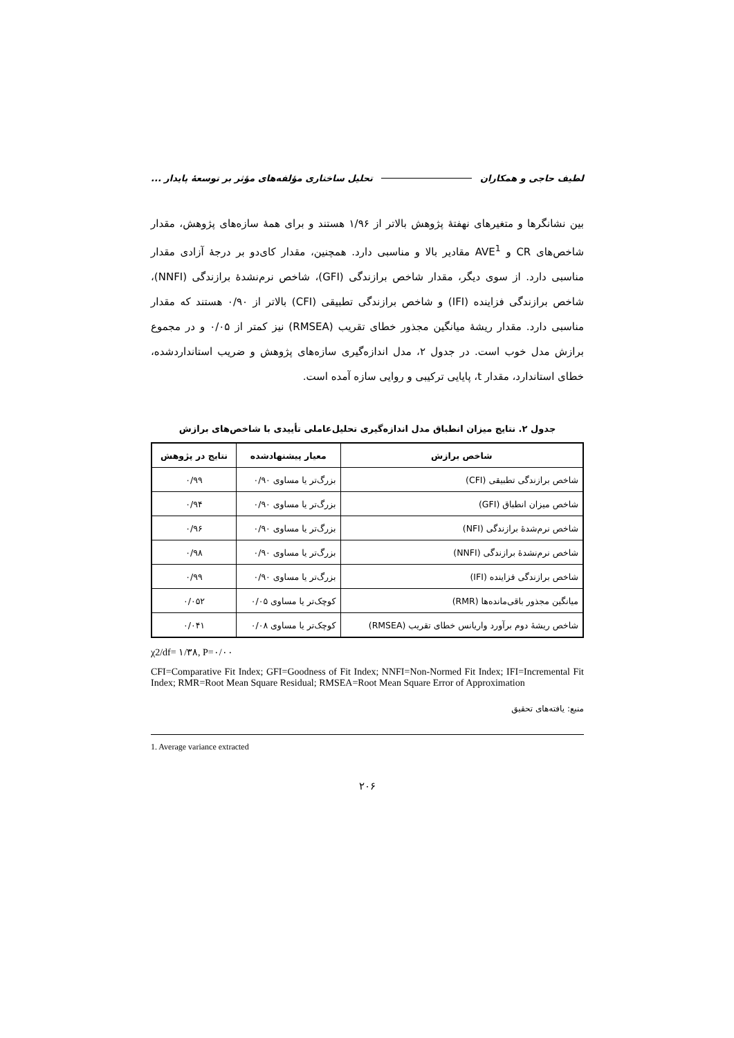لطیف حاجی و همکاران تحلیل ساختاری مؤلفه‌های مؤثر بر توسعهٔ پایدار ...
بین نشانگرها و متغیرهای نهفتهٔ پژوهش بالاتر از ۱/۹۶ هستند و برای همهٔ سازه‌های پژوهش، مقدار شاخص‌های CR و AVE<sup>1</sup> مقادیر بالا و مناسبی دارد. همچنین، مقدار کای‌دو بر درجهٔ آزادی مقدار مناسبی دارد. از سوی دیگر، مقدار شاخص برازندگی (GFI)، شاخص نرم‌نشدهٔ برازندگی (NNFI)، شاخص برازندگی فزاینده (IFI) و شاخص برازندگی تطبیقی (CFI) بالاتر از ۰/۹۰ هستند که مقدار مناسبی دارد. مقدار ریشهٔ میانگین مجذور خطای تقریب (RMSEA) نیز کمتر از ۰/۰۵ و در مجموع برازش مدل خوب است. در جدول ۲، مدل اندازه‌گیری سازه‌های پژوهش و ضریب استانداردشده، خطای استاندارد، مقدار t، پایایی ترکیبی و روایی سازه آمده است.
جدول ۲. نتایج میزان انطباق مدل اندازه‌گیری تحلیل‌عاملی تأییدی با شاخص‌های برازش
| شاخص برازش | معیار پیشنهادشده | نتایج در پژوهش |
| --- | --- | --- |
| شاخص برازندگی تطبیقی (CFI) | بزرگ‌تر یا مساوی ۰/۹۰ | ۰/۹۹ |
| شاخص میزان انطباق (GFI) | بزرگ‌تر یا مساوی ۰/۹۰ | ۰/۹۴ |
| شاخص نرم‌شدهٔ برازندگی (NFI) | بزرگ‌تر یا مساوی ۰/۹۰ | ۰/۹۶ |
| شاخص نرم‌نشدهٔ برازندگی (NNFI) | بزرگ‌تر یا مساوی ۰/۹۰ | ۰/۹۸ |
| شاخص برازندگی فزاینده (IFI) | بزرگ‌تر یا مساوی ۰/۹۰ | ۰/۹۹ |
| میانگین مجذور باقی‌مانده‌ها (RMR) | کوچک‌تر یا مساوی ۰/۰۵ | ۰/۰۵۲ |
| شاخص ریشهٔ دوم برآورد واریانس خطای تقریب (RMSEA) | کوچک‌تر یا مساوی ۰/۰۸ | ۰/۰۴۱ |
χ2/df= ۱/۳۸, P=۰/۰۰
CFI=Comparative Fit Index; GFI=Goodness of Fit Index; NNFI=Non-Normed Fit Index; IFI=Incremental Fit Index; RMR=Root Mean Square Residual; RMSEA=Root Mean Square Error of Approximation
منبع: یافته‌های تحقیق
1. Average variance extracted
۲۰۶